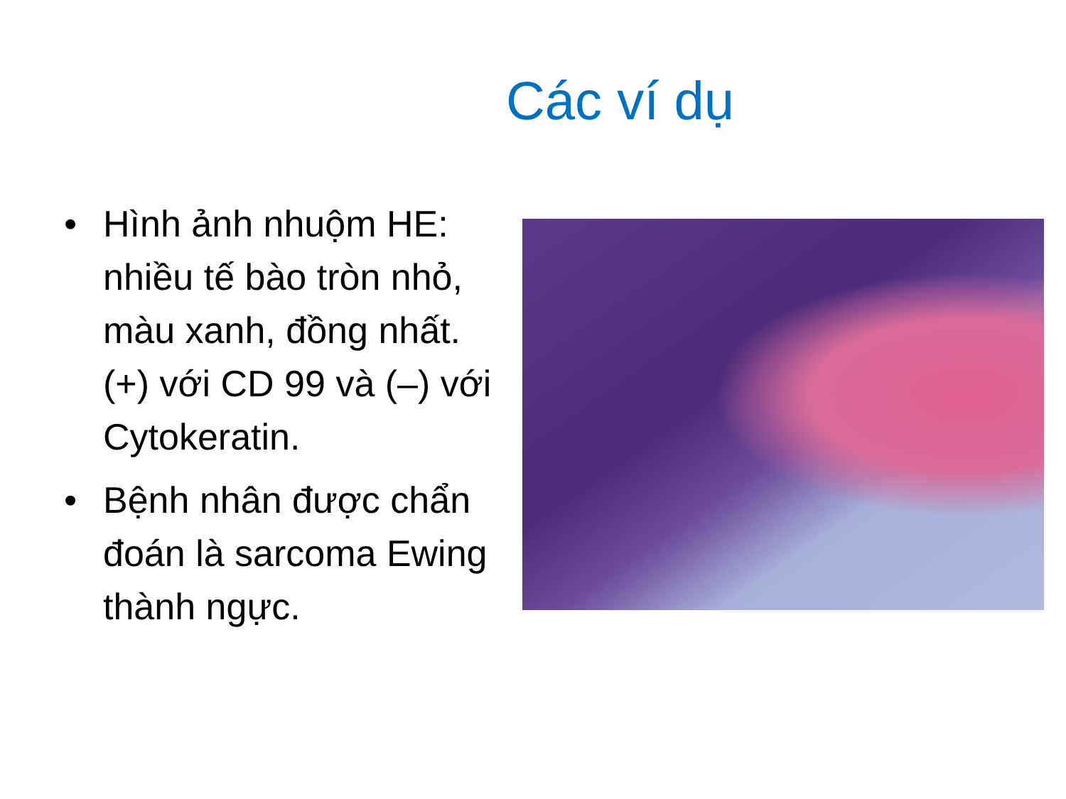Các ví dụ
• Hình ảnh nhuộm HE: nhiều tế bào tròn nhỏ, màu xanh, đồng nhất. (+) với CD 99 và (–) với Cytokeratin.
• Bệnh nhân được chẩn đoán là sarcoma Ewing thành ngực.